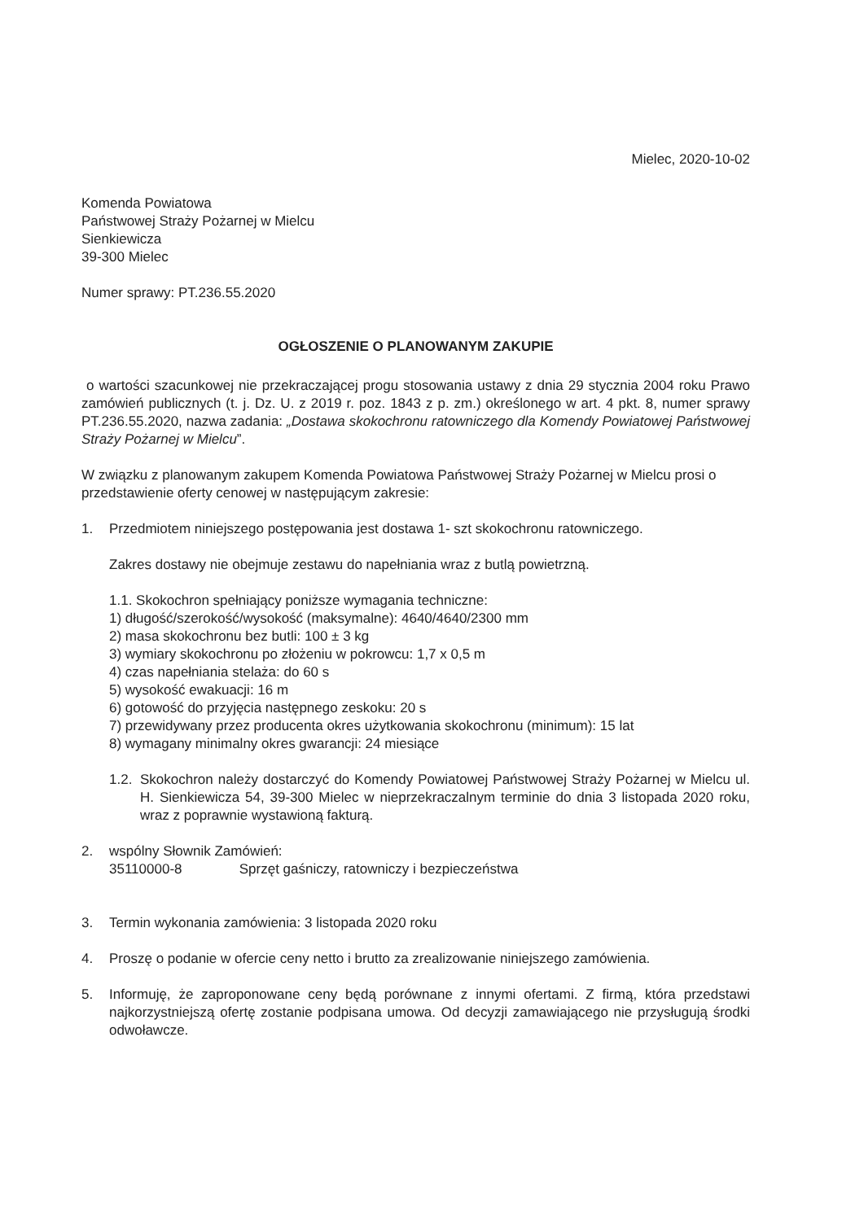Mielec, 2020-10-02
Komenda Powiatowa
Państwowej Straży Pożarnej w Mielcu
Sienkiewicza
39-300 Mielec
Numer sprawy: PT.236.55.2020
OGŁOSZENIE O PLANOWANYM ZAKUPIE
o wartości szacunkowej nie przekraczającej progu stosowania ustawy z dnia 29 stycznia 2004 roku Prawo zamówień publicznych (t. j. Dz. U. z 2019 r. poz. 1843 z p. zm.) określonego w art. 4 pkt. 8, numer sprawy PT.236.55.2020, nazwa zadania: „Dostawa skokochronu ratowniczego dla Komendy Powiatowej Państwowej Straży Pożarnej w Mielcu”.
W związku z planowanym zakupem Komenda Powiatowa Państwowej Straży Pożarnej w Mielcu prosi o przedstawienie oferty cenowej w następującym zakresie:
1. Przedmiotem niniejszego postępowania jest dostawa 1- szt skokochronu ratowniczego.
Zakres dostawy nie obejmuje zestawu do napełniania wraz z butlą powietrzną.
1.1. Skokochron spełniający poniższe wymagania techniczne:
1) długość/szerokość/wysokość (maksymalne): 4640/4640/2300 mm
2) masa skokochronu bez butli: 100 ± 3 kg
3) wymiary skokochronu po złożeniu w pokrowcu: 1,7 x 0,5 m
4) czas napełniania stelaża: do 60 s
5) wysokość ewakuacji: 16 m
6) gotowość do przyjęcia następnego zeskoku: 20 s
7) przewidywany przez producenta okres użytkowania skokochronu (minimum): 15 lat
8) wymagany minimalny okres gwarancji: 24 miesiące
1.2.
Skokochron należy dostarczyć do Komendy Powiatowej Państwowej Straży Pożarnej w Mielcu ul. H. Sienkiewicza 54, 39-300 Mielec w nieprzekraczalnym terminie do dnia 3 listopada 2020 roku, wraz z poprawnie wystawioną fakturą.
2. wspólny Słownik Zamówień:
35110000-8 Sprzęt gaśniczy, ratowniczy i bezpieczeństwa
3. Termin wykonania zamówienia: 3 listopada 2020 roku
4. Proszę o podanie w ofercie ceny netto i brutto za zrealizowanie niniejszego zamówienia.
5. Informuję, że zaproponowane ceny będą porównane z innymi ofertami. Z firmą, która przedstawi najkorzystniejszą ofertę zostanie podpisana umowa. Od decyzji zamawiającego nie przysługują środki odwoławcze.